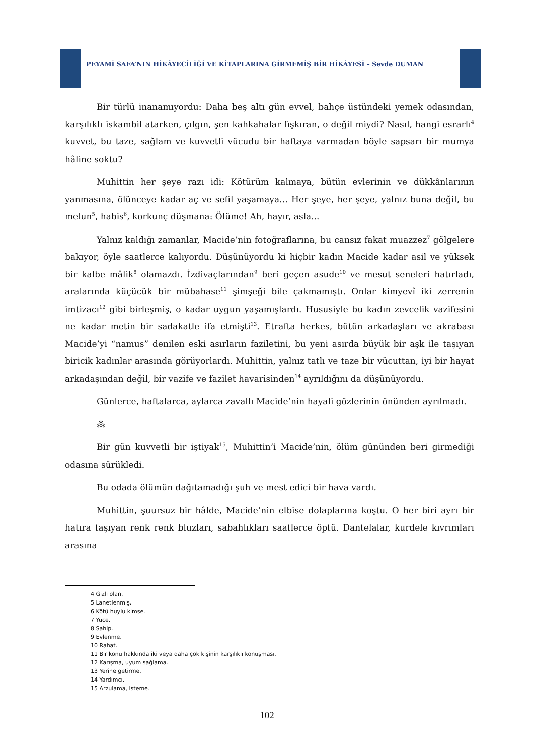PEYAMİ SAFA’NIN HİKÂYECİLİĞİ VE KİTAPLARINA GİRMEMİŞ BİR HİKÂYESİ – Sevde DUMAN
Bir türlü inanamıyordu: Daha beş altı gün evvel, bahçe üstündeki yemek odasından, karşılıklı iskambil atarken, çılgın, şen kahkahalar fışkıran, o değil miydi? Nasıl, hangi esrarlı<sup>4</sup> kuvvet, bu taze, sağlam ve kuvvetli vücudu bir haftaya varmadan böyle sapsarı bir mumya hâline soktu?
Muhittin her şeye razı idi: Kötürüm kalmaya, bütün evlerinin ve dükkânlarının yanmasına, ölünceye kadar aç ve sefil yaşamaya… Her şeye, her şeye, yalnız buna değil, bu melun<sup>5</sup>, habis<sup>6</sup>, korkunç düşmana: Ölüme! Ah, hayır, asla...
Yalnız kaldığı zamanlar, Macide’nin fotoğraflarına, bu cansız fakat muazzez<sup>7</sup> gölgelere bakıyor, öyle saatlerce kalıyordu. Düşünüyordu ki hiçbir kadın Macide kadar asil ve yüksek bir kalbe mâlik<sup>8</sup> olamazdı. İzdivaçlarından<sup>9</sup> beri geçen asude<sup>10</sup> ve mesut seneleri hatırladı, aralarında küçücük bir mübahase<sup>11</sup> şimşeği bile çakmamıştı. Onlar kimyevî iki zerrenin imtizacı<sup>12</sup> gibi birleşmiş, o kadar uygun yaşamışlardı. Hususiyle bu kadın zevcelik vazifesini ne kadar metin bir sadakatle ifa etmişti<sup>13</sup>. Etrafta herkes, bütün arkadaşları ve akrabası Macide’yi “namus” denilen eski asırların faziletini, bu yeni asırda büyük bir aşk ile taşıyan biricik kadınlar arasında görüyorlardı. Muhittin, yalnız tatlı ve taze bir vücuttan, iyi bir hayat arkadaşından değil, bir vazife ve fazilet havarisinden<sup>14</sup> ayrıldığını da düşünüyordu.
Günlerce, haftalarca, aylarca zavallı Macide’nin hayali gözlerinin önünden ayrılmadı.
⁂
Bir gün kuvvetli bir iştiyak<sup>15</sup>, Muhittin’i Macide’nin, ölüm gününden beri girmediği odasına sürükledi.
Bu odada ölümün dağıtamadığı şuh ve mest edici bir hava vardı.
Muhittin, şuursuz bir hâlde, Macide’nin elbise dolaplarına koştu. O her biri ayrı bir hatıra taşıyan renk renk bluzları, sabahlıkları saatlerce öptü. Dantelalar, kurdele kıvrımları arasına
4 Gizli olan.
5 Lanetlenmiş.
6 Kötü huylu kimse.
7 Yüce.
8 Sahip.
9 Evlenme.
10 Rahat.
11 Bir konu hakkında iki veya daha çok kişinin karşılıklı konuşması.
12 Karışma, uyum sağlama.
13 Yerine getirme.
14 Yardımcı.
15 Arzulama, isteme.
102